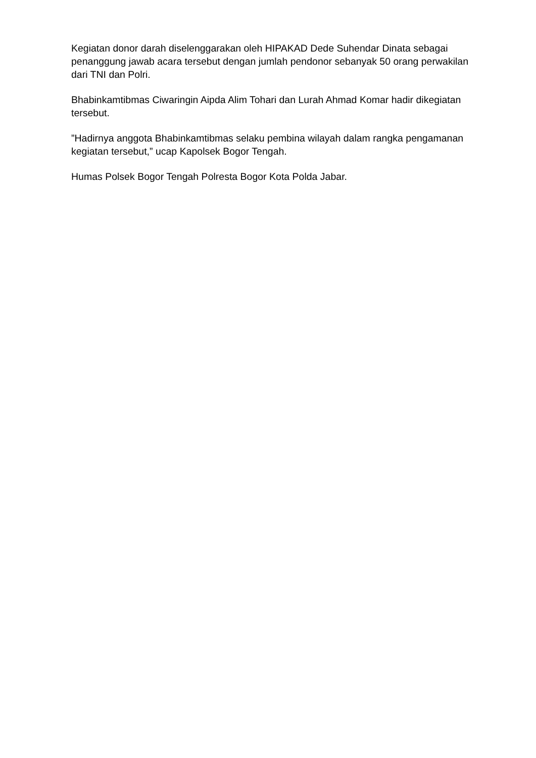Kegiatan donor darah diselenggarakan oleh HIPAKAD Dede Suhendar Dinata sebagai penanggung jawab acara tersebut dengan jumlah pendonor sebanyak 50 orang perwakilan dari TNI dan Polri.
Bhabinkamtibmas Ciwaringin Aipda Alim Tohari dan Lurah Ahmad Komar hadir dikegiatan tersebut.
”Hadirnya anggota Bhabinkamtibmas selaku pembina wilayah dalam rangka pengamanan kegiatan tersebut,” ucap Kapolsek Bogor Tengah.
Humas Polsek Bogor Tengah Polresta Bogor Kota Polda Jabar.